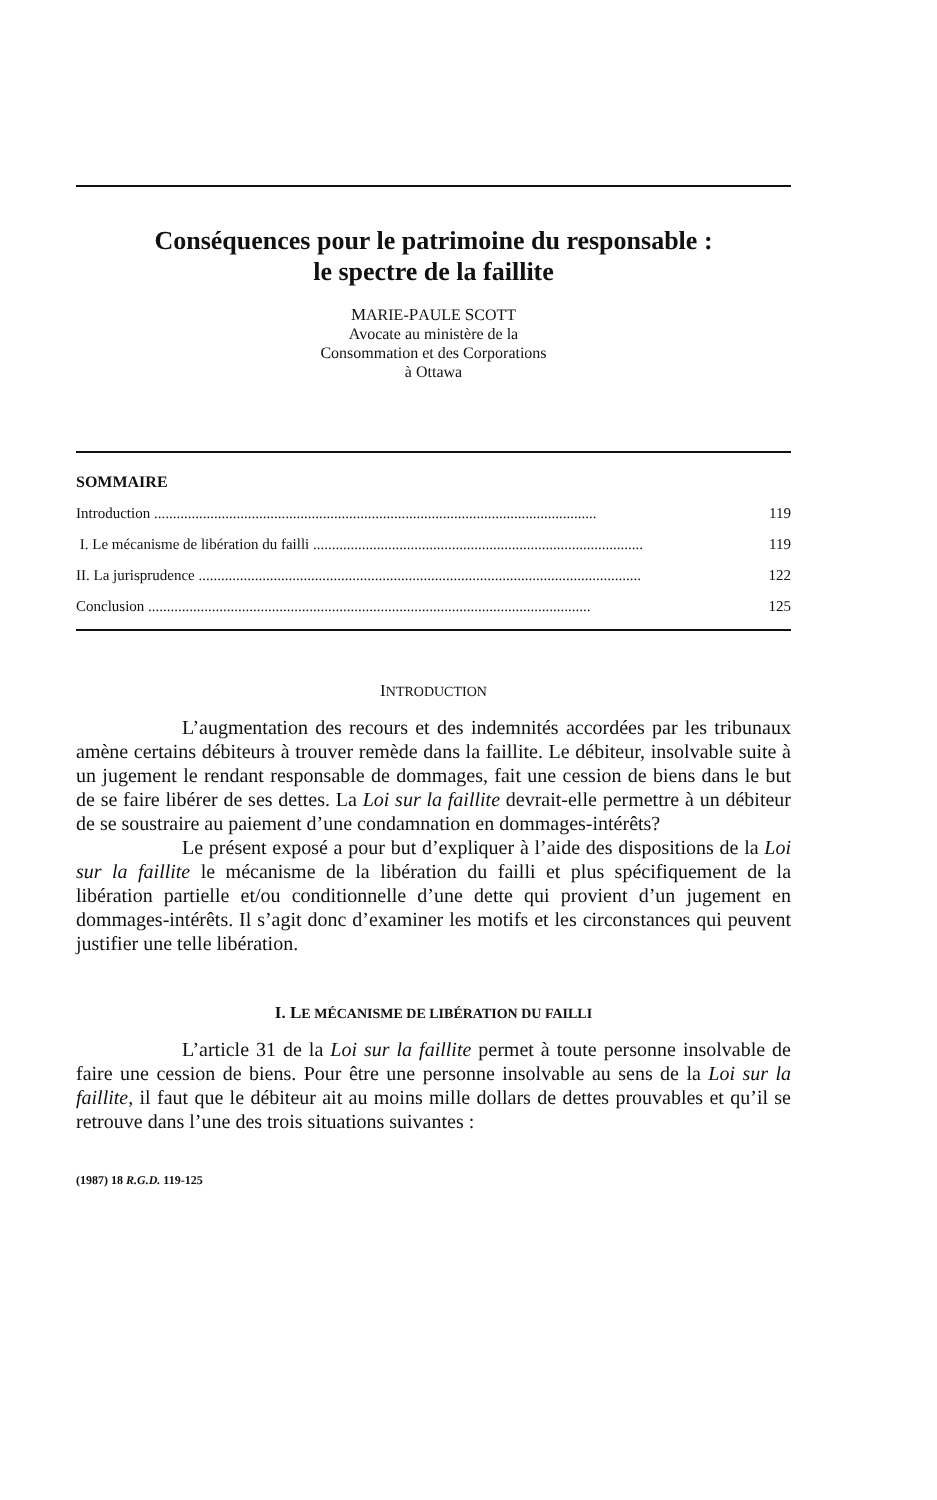Conséquences pour le patrimoine du responsable :
le spectre de la faillite
MARIE-PAULE SCOTT
Avocate au ministère de la
Consommation et des Corporations
à Ottawa
SOMMAIRE
Introduction ...................................................................................................................... 119
I. Le mécanisme de libération du failli ........................................................................................ 119
II. La jurisprudence ...................................................................................................................... 122
Conclusion ...................................................................................................................... 125
INTRODUCTION
L’augmentation des recours et des indemnités accordées par les tribunaux amène certains débiteurs à trouver remède dans la faillite. Le débiteur, insolvable suite à un jugement le rendant responsable de dommages, fait une cession de biens dans le but de se faire libérer de ses dettes. La Loi sur la faillite devrait-elle permettre à un débiteur de se soustraire au paiement d’une condamnation en dommages-intérêts?
Le présent exposé a pour but d’expliquer à l’aide des dispositions de la Loi sur la faillite le mécanisme de la libération du failli et plus spécifiquement de la libération partielle et/ou conditionnelle d’une dette qui provient d’un jugement en dommages-intérêts. Il s’agit donc d’examiner les motifs et les circonstances qui peuvent justifier une telle libération.
I. LE MÉCANISME DE LIBÉRATION DU FAILLI
L’article 31 de la Loi sur la faillite permet à toute personne insolvable de faire une cession de biens. Pour être une personne insolvable au sens de la Loi sur la faillite, il faut que le débiteur ait au moins mille dollars de dettes prouvables et qu’il se retrouve dans l’une des trois situations suivantes :
(1987) 18 R.G.D. 119-125